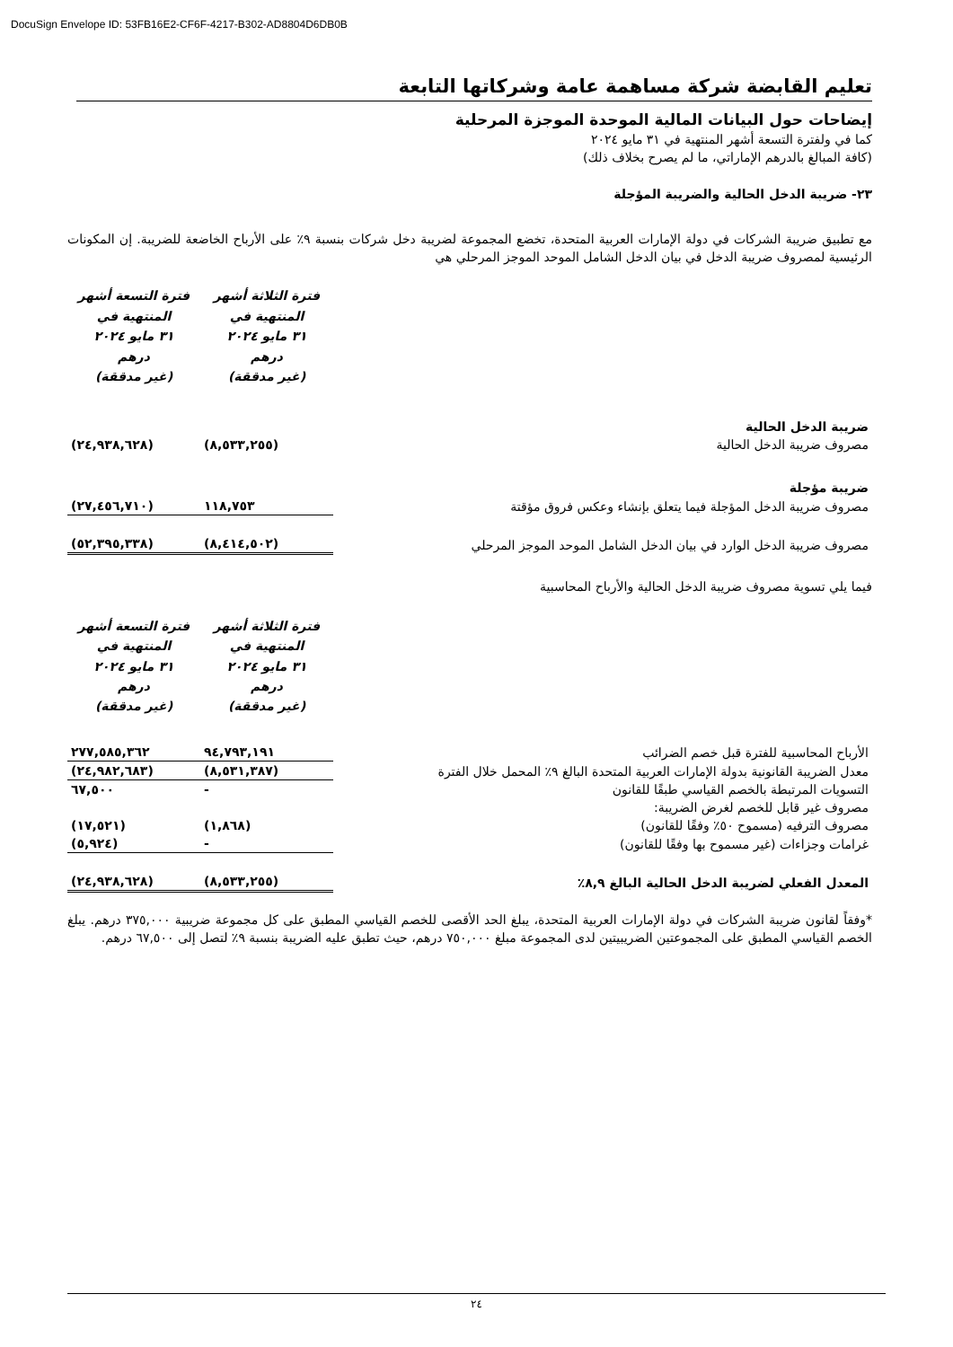DocuSign Envelope ID: 53FB16E2-CF6F-4217-B302-AD8804D6DB0B
تعليم القابضة شركة مساهمة عامة وشركاتها التابعة
إيضاحات حول البيانات المالية الموحدة الموجزة المرحلية
كما في ولفترة التسعة أشهر المنتهية في ٣١ مايو ٢٠٢٤
(كافة المبالغ بالدرهم الإماراتي، ما لم يصرح بخلاف ذلك)
٢٣- ضريبة الدخل الحالية والضريبة المؤجلة
مع تطبيق ضريبة الشركات في دولة الإمارات العربية المتحدة، تخضع المجموعة لضريبة دخل شركات بنسبة ٩٪ على الأرباح الخاضعة للضريبة. إن المكونات الرئيسية لمصروف ضريبة الدخل في بيان الدخل الشامل الموحد الموجز المرحلي هي
| | فترة الثلاثة أشهر المنتهية في ٣١ مايو ٢٠٢٤ درهم (غير مدققة) | فترة التسعة أشهر المنتهية في ٣١ مايو ٢٠٢٤ درهم (غير مدققة) |
| ضريبة الدخل الحالية | | |
| مصروف ضريبة الدخل الحالية | (٨,٥٣٣,٢٥٥) | (٢٤,٩٣٨,٦٢٨) |
| ضريبة مؤجلة | | |
| مصروف ضريبة الدخل المؤجلة فيما يتعلق بإنشاء وعكس فروق مؤقتة | ١١٨,٧٥٣ | (٢٧,٤٥٦,٧١٠) |
| مصروف ضريبة الدخل الوارد في بيان الدخل الشامل الموحد الموجز المرحلي | (٨,٤١٤,٥٠٢) | (٥٢,٣٩٥,٣٣٨) |
فيما يلي تسوية مصروف ضريبة الدخل الحالية والأرباح المحاسبية
| | فترة الثلاثة أشهر المنتهية في ٣١ مايو ٢٠٢٤ درهم (غير مدققة) | فترة التسعة أشهر المنتهية في ٣١ مايو ٢٠٢٤ درهم (غير مدققة) |
| الأرباح المحاسبية للفترة قبل خصم الضرائب | ٩٤,٧٩٣,١٩١ | ٢٧٧,٥٨٥,٣٦٢ |
| معدل الضريبة القانونية بدولة الإمارات العربية المتحدة البالغ ٩٪ المحمل خلال الفترة | (٨,٥٣١,٣٨٧) | (٢٤,٩٨٢,٦٨٣) |
| التسويات المرتبطة بالخصم القياسي طبقًا للقانون | - | ٦٧,٥٠٠ |
| مصروف غير قابل للخصم لغرض الضريبة: | | |
| مصروف الترفيه (مسموح ٥٠٪ وفقًا للقانون) | (١,٨٦٨) | (١٧,٥٢١) |
| غرامات وجزاءات (غير مسموح بها وفقًا للقانون) | - | (٥,٩٢٤) |
| المعدل الفعلي لضريبة الدخل الحالية البالغ ٨,٩٪ | (٨,٥٣٣,٢٥٥) | (٢٤,٩٣٨,٦٢٨) |
*وفقاً لقانون ضريبة الشركات في دولة الإمارات العربية المتحدة، يبلغ الحد الأقصى للخصم القياسي المطبق على كل مجموعة ضريبية ٣٧٥,٠٠٠ درهم. يبلغ الخصم القياسي المطبق على المجموعتين الضريبيتين لدى المجموعة مبلغ ٧٥٠,٠٠٠ درهم، حيث تطبق عليه الضريبة بنسبة ٩٪ لتصل إلى ٦٧,٥٠٠ درهم.
٢٤